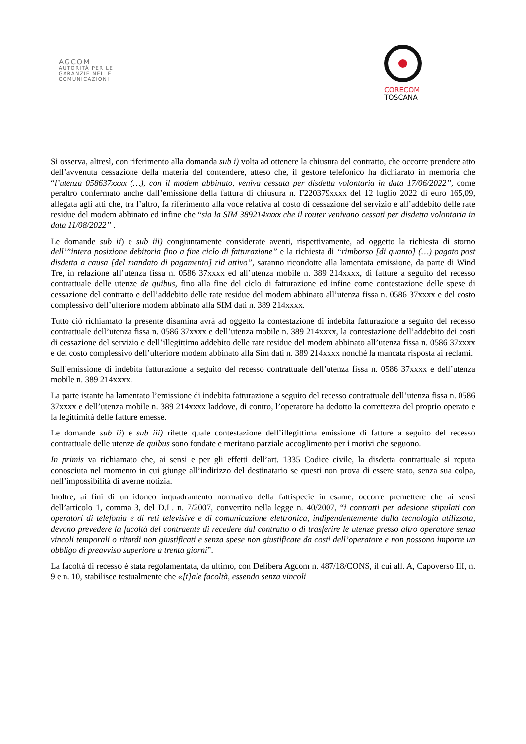AGCOM
AUTORITÀ PER LE
GARANZIE NELLE
COMUNICAZIONI
CORECOM
TOSCANA
Si osserva, altresì, con riferimento alla domanda sub i) volta ad ottenere la chiusura del contratto, che occorre prendere atto dell’avvenuta cessazione della materia del contendere, atteso che, il gestore telefonico ha dichiarato in memoria che “l’utenza 058637xxxx (…), con il modem abbinato, veniva cessata per disdetta volontaria in data 17/06/2022”, come peraltro confermato anche dall’emissione della fattura di chiusura n. F220379xxxx del 12 luglio 2022 di euro 165,09, allegata agli atti che, tra l’altro, fa riferimento alla voce relativa al costo di cessazione del servizio e all’addebito delle rate residue del modem abbinato ed infine che “sia la SIM 389214xxxx che il router venivano cessati per disdetta volontaria in data 11/08/2022” .
Le domande sub ii) e sub iii) congiuntamente considerate aventi, rispettivamente, ad oggetto la richiesta di storno dell’”intera posizione debitoria fino a fine ciclo di fatturazione” e la richiesta di “rimborso [di quanto] (…) pagato post disdetta a causa [del mandato di pagamento] rid attivo”, saranno ricondotte alla lamentata emissione, da parte di Wind Tre, in relazione all’utenza fissa n. 0586 37xxxx ed all’utenza mobile n. 389 214xxxx, di fatture a seguito del recesso contrattuale delle utenze de quibus, fino alla fine del ciclo di fatturazione ed infine come contestazione delle spese di cessazione del contratto e dell’addebito delle rate residue del modem abbinato all’utenza fissa n. 0586 37xxxx e del costo complessivo dell’ulteriore modem abbinato alla SIM dati n. 389 214xxxx.
Tutto ciò richiamato la presente disamina avrà ad oggetto la contestazione di indebita fatturazione a seguito del recesso contrattuale dell’utenza fissa n. 0586 37xxxx e dell’utenza mobile n. 389 214xxxx, la contestazione dell’addebito dei costi di cessazione del servizio e dell’illegittimo addebito delle rate residue del modem abbinato all’utenza fissa n. 0586 37xxxx e del costo complessivo dell’ulteriore modem abbinato alla Sim dati n. 389 214xxxx nonché la mancata risposta ai reclami.
Sull’emissione di indebita fatturazione a seguito del recesso contrattuale dell’utenza fissa n. 0586 37xxxx e dell’utenza mobile n. 389 214xxxx.
La parte istante ha lamentato l’emissione di indebita fatturazione a seguito del recesso contrattuale dell’utenza fissa n. 0586 37xxxx e dell’utenza mobile n. 389 214xxxx laddove, di contro, l’operatore ha dedotto la correttezza del proprio operato e la legittimità delle fatture emesse.
Le domande sub ii) e sub iii) rilette quale contestazione dell’illegittima emissione di fatture a seguito del recesso contrattuale delle utenze de quibus sono fondate e meritano parziale accoglimento per i motivi che seguono.
In primis va richiamato che, ai sensi e per gli effetti dell’art. 1335 Codice civile, la disdetta contrattuale si reputa conosciuta nel momento in cui giunge all’indirizzo del destinatario se questi non prova di essere stato, senza sua colpa, nell’impossibilità di averne notizia.
Inoltre, ai fini di un idoneo inquadramento normativo della fattispecie in esame, occorre premettere che ai sensi dell’articolo 1, comma 3, del D.L. n. 7/2007, convertito nella legge n. 40/2007, “i contratti per adesione stipulati con operatori di telefonia e di reti televisive e di comunicazione elettronica, indipendentemente dalla tecnologia utilizzata, devono prevedere la facoltà del contraente di recedere dal contratto o di trasferire le utenze presso altro operatore senza vincoli temporali o ritardi non giustificati e senza spese non giustificate da costi dell’operatore e non possono imporre un obbligo di preavviso superiore a trenta giorni”.
La facoltà di recesso è stata regolamentata, da ultimo, con Delibera Agcom n. 487/18/CONS, il cui all. A, Capoverso III, n. 9 e n. 10, stabilisce testualmente che «[t]ale facoltà, essendo senza vincoli